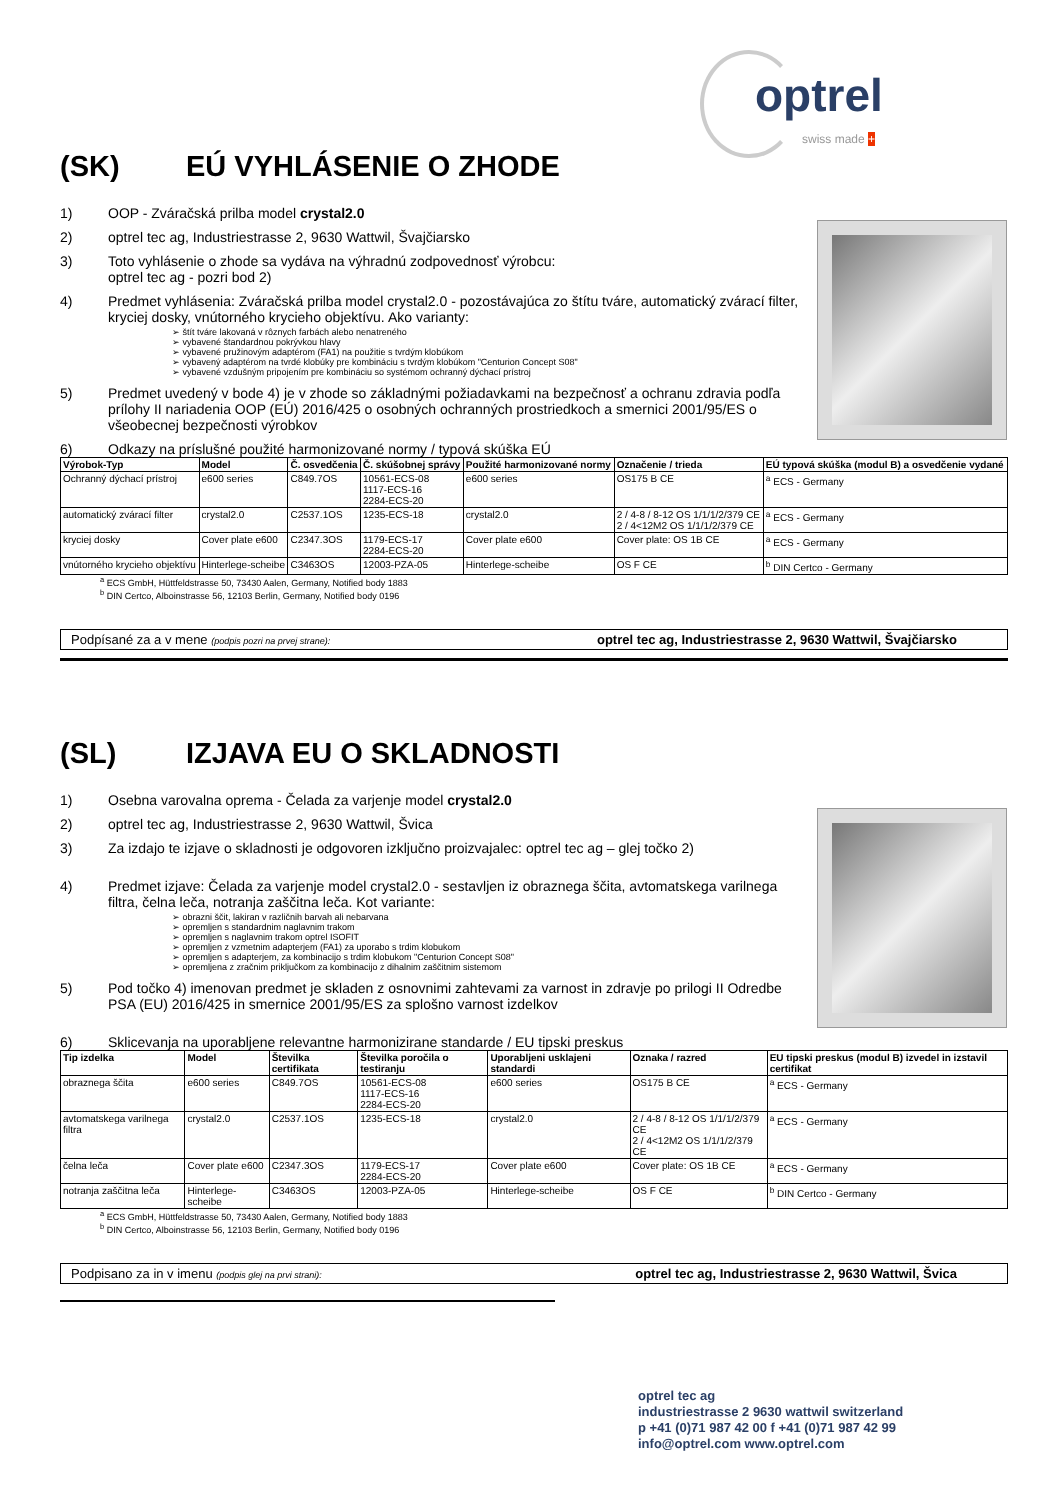optrel
swiss made +
(SK) EÚ VYHLÁSENIE O ZHODE
1) OOP - Zváračská prilba model crystal2.0
2) optrel tec ag, Industriestrasse 2, 9630 Wattwil, Švajčiarsko
3) Toto vyhlásenie o zhode sa vydáva na výhradnú zodpovednosť výrobcu:
optrel tec ag - pozri bod 2)
4) Predmet vyhlásenia: Zváračská prilba model crystal2.0 - pozostávajúca zo štítu tváre, automatický zvárací filter, kryciej dosky, vnútorného krycieho objektívu. Ako varianty:
štít tváre lakovaná v rôznych farbách alebo nenatreného
vybavené štandardnou pokrývkou hlavy
vybavené pružinovým adaptérom (FA1) na použitie s tvrdým klobúkom
vybavený adaptérom na tvrdé klobúky pre kombináciu s tvrdým klobúkom "Centurion Concept S08"
vybavené vzdušným pripojením pre kombináciu so systémom ochranný dýchací prístroj
5) Predmet uvedený v bode 4) je v zhode so základnými požiadavkami na bezpečnosť a ochranu zdravia podľa prílohy II nariadenia OOP (EÚ) 2016/425 o osobných ochranných prostriedkoch a smernici 2001/95/ES o všeobecnej bezpečnosti výrobkov
6) Odkazy na príslušné použité harmonizované normy / typová skúška EÚ
| Výrobok-Typ | Model | Č. osvedčenia | Č. skúšobnej správy | Použité harmonizované normy | Označenie / trieda | EÚ typová skúška (modul B) a osvedčenie vydané |
| --- | --- | --- | --- | --- | --- | --- |
| Ochranný dýchací prístroj | e600 series | C849.7OS | 10561-ECS-08 1117-ECS-16 2284-ECS-20 | e600 series | OS175 B CE | <sup>a</sup> ECS - Germany |
| automatický zvárací filter | crystal2.0 | C2537.1OS | 1235-ECS-18 | crystal2.0 | 2 / 4-8 / 8-12 OS 1/1/1/2/379 CE 2 / 4<12M2 OS 1/1/1/2/379 CE | <sup>a</sup> ECS - Germany |
| kryciej dosky | Cover plate e600 | C2347.3OS | 1179-ECS-17 2284-ECS-20 | Cover plate e600 | Cover plate: OS 1B CE | <sup>a</sup> ECS - Germany |
| vnútorného krycieho objektívu | Hinterlege-scheibe | C3463OS | 12003-PZA-05 | Hinterlege-scheibe | OS F CE | <sup>b</sup> DIN Certco - Germany |
<sup>a</sup> ECS GmbH, Hüttfeldstrasse 50, 73430 Aalen, Germany, Notified body 1883
<sup>b</sup> DIN Certco, Alboinstrasse 56, 12103 Berlin, Germany, Notified body 0196
Podpísané za a v mene (podpis pozri na prvej strane): optrel tec ag, Industriestrasse 2, 9630 Wattwil, Švajčiarsko
(SL) IZJAVA EU O SKLADNOSTI
1) Osebna varovalna oprema - Čelada za varjenje model crystal2.0
2) optrel tec ag, Industriestrasse 2, 9630 Wattwil, Švica
3) Za izdajo te izjave o skladnosti je odgovoren izključno proizvajalec: optrel tec ag – glej točko 2)
4) Predmet izjave: Čelada za varjenje model crystal2.0 - sestavljen iz obraznega ščita, avtomatskega varilnega filtra, čelna leča, notranja zaščitna leča. Kot variante:
obrazni ščit, lakiran v različnih barvah ali nebarvana
opremljen s standardnim naglavnim trakom
opremljen s naglavnim trakom optrel ISOFIT
opremljen z vzmetnim adapterjem (FA1) za uporabo s trdim klobukom
opremljen s adapterjem, za kombinacijo s trdim klobukom "Centurion Concept S08"
opremljena z zračnim priključkom za kombinacijo z dihalnim zaščitnim sistemom
5) Pod točko 4) imenovan predmet je skladen z osnovnimi zahtevami za varnost in zdravje po prilogi II Odredbe PSA (EU) 2016/425 in smernice 2001/95/ES za splošno varnost izdelkov
6) Sklicevanja na uporabljene relevantne harmonizirane standarde / EU tipski preskus
| Tip izdelka | Model | Številka certifikata | Številka poročila o testiranju | Uporabljeni usklajeni standardi | Oznaka / razred | EU tipski preskus (modul B) izvedel in izstavil certifikat |
| --- | --- | --- | --- | --- | --- | --- |
| obraznega ščita | e600 series | C849.7OS | 10561-ECS-08 1117-ECS-16 2284-ECS-20 | e600 series | OS175 B CE | <sup>a</sup> ECS - Germany |
| avtomatskega varilnega filtra | crystal2.0 | C2537.1OS | 1235-ECS-18 | crystal2.0 | 2 / 4-8 / 8-12 OS 1/1/1/2/379 CE 2 / 4<12M2 OS 1/1/1/2/379 CE | <sup>a</sup> ECS - Germany |
| čelna leča | Cover plate e600 | C2347.3OS | 1179-ECS-17 2284-ECS-20 | Cover plate e600 | Cover plate: OS 1B CE | <sup>a</sup> ECS - Germany |
| notranja zaščitna leča | Hinterlege-scheibe | C3463OS | 12003-PZA-05 | Hinterlege-scheibe | OS F CE | <sup>b</sup> DIN Certco - Germany |
<sup>a</sup> ECS GmbH, Hüttfeldstrasse 50, 73430 Aalen, Germany, Notified body 1883
<sup>b</sup> DIN Certco, Alboinstrasse 56, 12103 Berlin, Germany, Notified body 0196
Podpisano za in v imenu (podpis glej na prvi strani): optrel tec ag, Industriestrasse 2, 9630 Wattwil, Švica
optrel tec ag
industriestrasse 2 9630 wattwil switzerland
p +41 (0)71 987 42 00 f +41 (0)71 987 42 99
info@optrel.com www.optrel.com